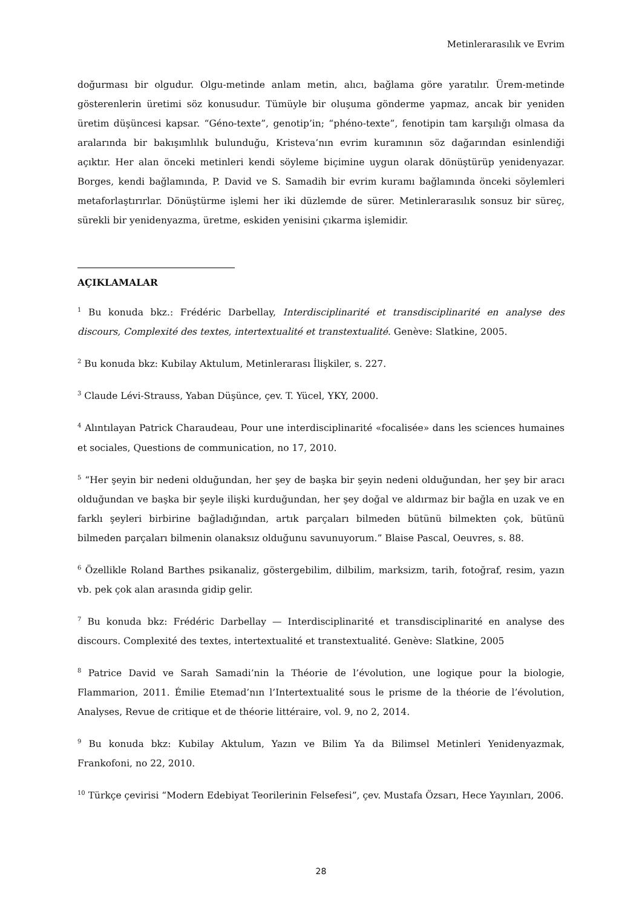Metinlerarasılık ve Evrim
doğurması bir olgudur. Olgu-metinde anlam metin, alıcı, bağlama göre yaratılır. Ürem-metinde gösterenlerin üretimi söz konusudur. Tümüyle bir oluşuma gönderme yapmaz, ancak bir yeniden üretim düşüncesi kapsar. “Géno-texte”, genotip’in; “phéno-texte”, fenotipin tam karşılığı olmasa da aralarında bir bakışımlılık bulunduğu, Kristeva’nın evrim kuramının söz dağarından esinlendiği açıktır. Her alan önceki metinleri kendi söyleme biçimine uygun olarak dönüştürüp yenidenyazar. Borges, kendi bağlamında, P. David ve S. Samadih bir evrim kuramı bağlamında önceki söylemleri metaforlaştırırlar. Dönüştürme işlemi her iki düzlemde de sürer. Metinlerarasılık sonsuz bir süreç, sürekli bir yenidenyazma, üretme, eskiden yenisini çıkarma işlemidir.
AÇIKLAMALAR
<sup>1</sup> Bu konuda bkz.: Frédéric Darbellay, Interdisciplinarité et transdisciplinarité en analyse des discours, Complexité des textes, intertextualité et transtextualité. Genève: Slatkine, 2005.
<sup>2</sup> Bu konuda bkz: Kubilay Aktulum, Metinlerarası İlişkiler, s. 227.
<sup>3</sup> Claude Lévi-Strauss, Yaban Düşünce, çev. T. Yücel, YKY, 2000.
<sup>4</sup> Alıntılayan Patrick Charaudeau, Pour une interdisciplinarité «focalisée» dans les sciences humaines et sociales, Questions de communication, no 17, 2010.
<sup>5</sup> “Her şeyin bir nedeni olduğundan, her şey de başka bir şeyin nedeni olduğundan, her şey bir aracı olduğundan ve başka bir şeyle ilişki kurduğundan, her şey doğal ve aldırmaz bir bağla en uzak ve en farklı şeyleri birbirine bağladığından, artık parçaları bilmeden bütünü bilmekten çok, bütünü bilmeden parçaları bilmenin olanaksız olduğunu savunuyorum.” Blaise Pascal, Oeuvres, s. 88.
<sup>6</sup> Özellikle Roland Barthes psikanaliz, göstergebilim, dilbilim, marksizm, tarih, fotoğraf, resim, yazın vb. pek çok alan arasında gidip gelir.
<sup>7</sup> Bu konuda bkz: Frédéric Darbellay — Interdisciplinarité et transdisciplinarité en analyse des discours. Complexité des textes, intertextualité et transtextualité. Genève: Slatkine, 2005
<sup>8</sup> Patrice David ve Sarah Samadi’nin la Théorie de l’évolution, une logique pour la biologie, Flammarion, 2011. Émilie Etemad’nın l’Intertextualité sous le prisme de la théorie de l’évolution, Analyses, Revue de critique et de théorie littéraire, vol. 9, no 2, 2014.
<sup>9</sup> Bu konuda bkz: Kubilay Aktulum, Yazın ve Bilim Ya da Bilimsel Metinleri Yenidenyazmak, Frankofoni, no 22, 2010.
<sup>10</sup> Türkçe çevirisi “Modern Edebiyat Teorilerinin Felsefesi”, çev. Mustafa Özsarı, Hece Yayınları, 2006.
28